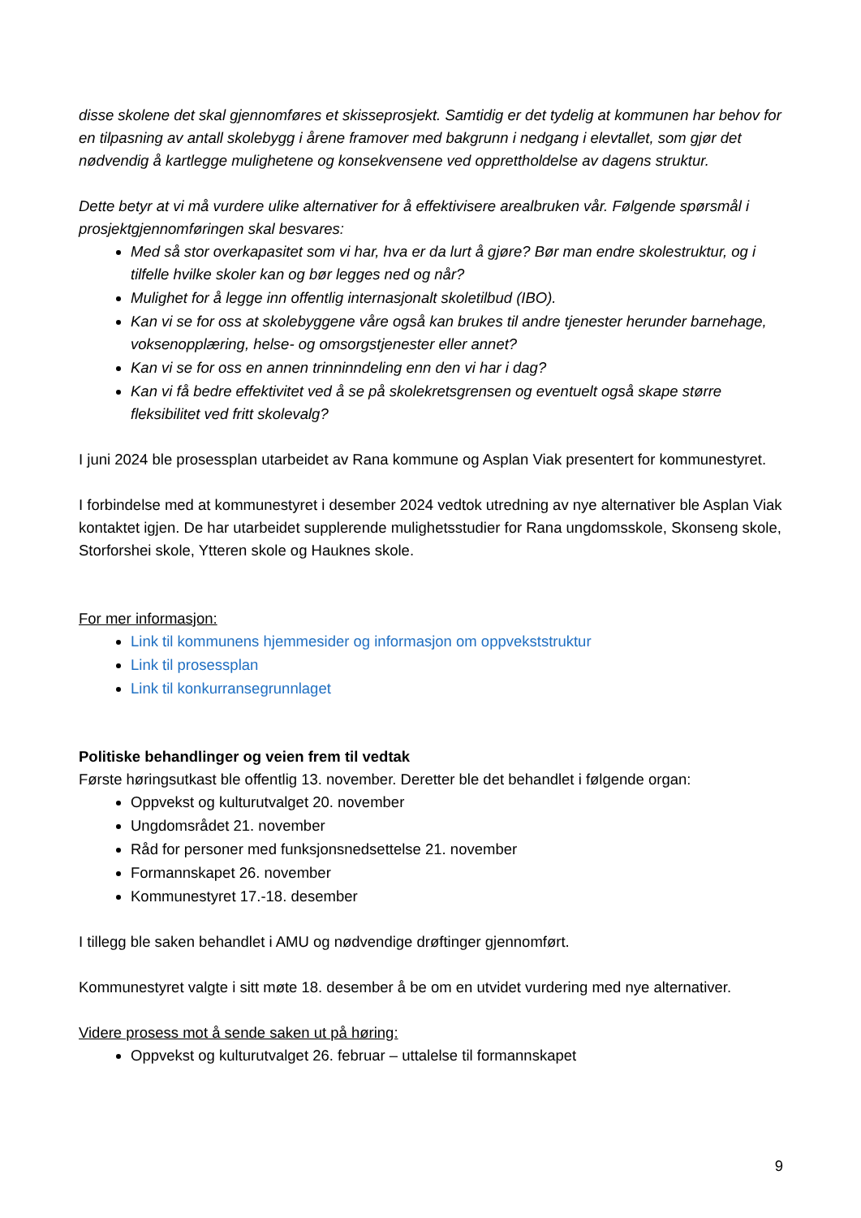disse skolene det skal gjennomføres et skisseprosjekt. Samtidig er det tydelig at kommunen har behov for en tilpasning av antall skolebygg i årene framover med bakgrunn i nedgang i elevtallet, som gjør det nødvendig å kartlegge mulighetene og konsekvensene ved opprettholdelse av dagens struktur.
Dette betyr at vi må vurdere ulike alternativer for å effektivisere arealbruken vår. Følgende spørsmål i prosjektgjennomføringen skal besvares:
Med så stor overkapasitet som vi har, hva er da lurt å gjøre? Bør man endre skolestruktur, og i tilfelle hvilke skoler kan og bør legges ned og når?
Mulighet for å legge inn offentlig internasjonalt skoletilbud (IBO).
Kan vi se for oss at skolebyggene våre også kan brukes til andre tjenester herunder barnehage, voksenopplæring, helse- og omsorgstjenester eller annet?
Kan vi se for oss en annen trinninndeling enn den vi har i dag?
Kan vi få bedre effektivitet ved å se på skolekretsgrensen og eventuelt også skape større fleksibilitet ved fritt skolevalg?
I juni 2024 ble prosessplan utarbeidet av Rana kommune og Asplan Viak presentert for kommunestyret.
I forbindelse med at kommunestyret i desember 2024 vedtok utredning av nye alternativer ble Asplan Viak kontaktet igjen. De har utarbeidet supplerende mulighetsstudier for Rana ungdomsskole, Skonseng skole, Storforshei skole, Ytteren skole og Hauknes skole.
For mer informasjon:
Link til kommunens hjemmesider og informasjon om oppvekststruktur
Link til prosessplan
Link til konkurransegrunnlaget
Politiske behandlinger og veien frem til vedtak
Første høringsutkast ble offentlig 13. november. Deretter ble det behandlet i følgende organ:
Oppvekst og kulturutvalget 20. november
Ungdomsrådet 21. november
Råd for personer med funksjonsnedsettelse 21. november
Formannskapet 26. november
Kommunestyret 17.-18. desember
I tillegg ble saken behandlet i AMU og nødvendige drøftinger gjennomført.
Kommunestyret valgte i sitt møte 18. desember å be om en utvidet vurdering med nye alternativer.
Videre prosess mot å sende saken ut på høring:
Oppvekst og kulturutvalget 26. februar – uttalelse til formannskapet
9